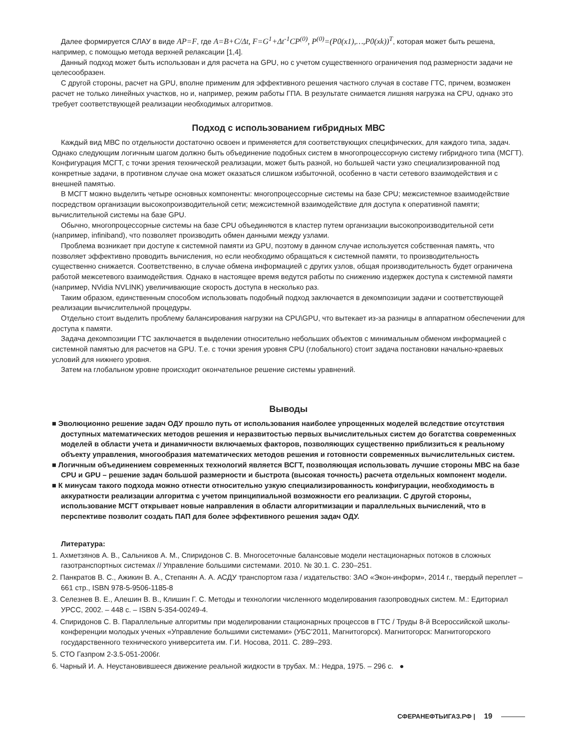Далее формируется СЛАУ в виде AP=F, где A=B+C/Δt, F=G<sup>1</sup>+Δt<sup>-1</sup>CP<sup>(0)</sup>, P<sup>(0)</sup>=(P0(x1),…,P0(xk))<sup>T</sup>, которая может быть решена, например, с помощью метода верхней релаксации [1,4].
Данный подход может быть использован и для расчета на GPU, но с учетом существенного ограничения под размерности задачи не целесообразен.
С другой стороны, расчет на GPU, вполне применим для эффективного решения частного случая в составе ГТС, причем, возможен расчет не только линейных участков, но и, например, режим работы ГПА. В результате снимается лишняя нагрузка на CPU, однако это требует соответствующей реализации необходимых алгоритмов.
Подход с использованием гибридных МВС
Каждый вид МВС по отдельности достаточно освоен и применяется для соответствующих специфических, для каждого типа, задач. Однако следующим логичным шагом должно быть объединение подобных систем в многопроцессорную систему гибридного типа (МСГТ). Конфигурация МСГТ, с точки зрения технической реализации, может быть разной, но большей части узко специализированной под конкретные задачи, в противном случае она может оказаться слишком избыточной, особенно в части сетевого взаимодействия и с внешней памятью.
В МСГТ можно выделить четыре основных компоненты: многопроцессорные системы на базе CPU; межсистемное взаимодействие посредством организации высокопроизводительной сети; межсистемной взаимодействие для доступа к оперативной памяти; вычислительной системы на базе GPU.
Обычно, многопроцессорные системы на базе CPU объединяются в кластер путем организации высокопроизводительной сети (например, infiniband), что позволяет производить обмен данными между узлами.
Проблема возникает при доступе к системной памяти из GPU, поэтому в данном случае используется собственная память, что позволяет эффективно проводить вычисления, но если необходимо обращаться к системной памяти, то производительность существенно снижается. Соответственно, в случае обмена информацией с других узлов, общая производительность будет ограничена работой межсетевого взаимодействия. Однако в настоящее время ведутся работы по снижению издержек доступа к системной памяти (например, NVidia NVLINK) увеличивающие скорость доступа в несколько раз.
Таким образом, единственным способом использовать подобный подход заключается в декомпозиции задачи и соответствующей реализации вычислительной процедуры.
Отдельно стоит выделить проблему балансирования нагрузки на CPU\GPU, что вытекает из-за разницы в аппаратном обеспечении для доступа к памяти.
Задача декомпозиции ГТС заключается в выделении относительно небольших объектов с минимальным обменом информацией с системной памятью для расчетов на GPU. Т.е. с точки зрения уровня CPU (глобального) стоит задача постановки начально-краевых условий для нижнего уровня.
Затем на глобальном уровне происходит окончательное решение системы уравнений.
Выводы
■ Эволюционно решение задач ОДУ прошло путь от использования наиболее упрощенных моделей вследствие отсутствия доступных математических методов решения и неразвитостью первых вычислительных систем до богатства современных моделей в области учета и динамичности включаемых факторов, позволяющих существенно приблизиться к реальному объекту управления, многообразия математических методов решения и готовности современных вычислительных систем.
■ Логичным объединением современных технологий является ВСГТ, позволяющая использовать лучшие стороны МВС на базе CPU и GPU – решение задач большой размерности и быстрота (высокая точность) расчета отдельных компонент модели.
■ К минусам такого подхода можно отнести относительно узкую специализированность конфигурации, необходимость в аккуратности реализации алгоритма с учетом принципиальной возможности его реализации. С другой стороны, использование МСГТ открывает новые направления в области алгоритмизации и параллельных вычислений, что в перспективе позволит создать ПАП для более эффективного решения задач ОДУ.
Литература:
1. Ахметзянов А. В., Сальников А. М., Спиридонов С. В. Многосеточные балансовые модели нестационарных потоков в сложных газотранспортных системах // Управление большими системами. 2010. № 30.1. С. 230–251.
2. Панкратов В. С., Ажикин В. А., Степанян А. А. АСДУ транспортом газа / издательство: ЗАО «Экон-информ», 2014 г., твердый переплет – 661 стр., ISBN 978-5-9506-1185-8
3. Селезнев В. Е., Алешин В. В., Клишин Г. С. Методы и технологии численного моделирования газопроводных систем. М.: Едиториал УРСС, 2002. – 448 с. – ISBN 5-354-00249-4.
4. Спиридонов С. В. Параллельные алгоритмы при моделировании стационарных процессов в ГТС / Труды 8-й Всероссийской школы-конференции молодых ученых «Управление большими системами» (УБС’2011, Магнитогорск). Магнитогорск: Магнитогорского государственного технического университета им. Г.И. Носова, 2011. С. 289–293.
5. СТО Газпром 2-3.5-051-2006г.
6. Чарный И. А. Неустановившееся движение реальной жидкости в трубах. М.: Недра, 1975. – 296 с. ●
СФЕРАНЕФТЬИГАЗ.РФ | 19